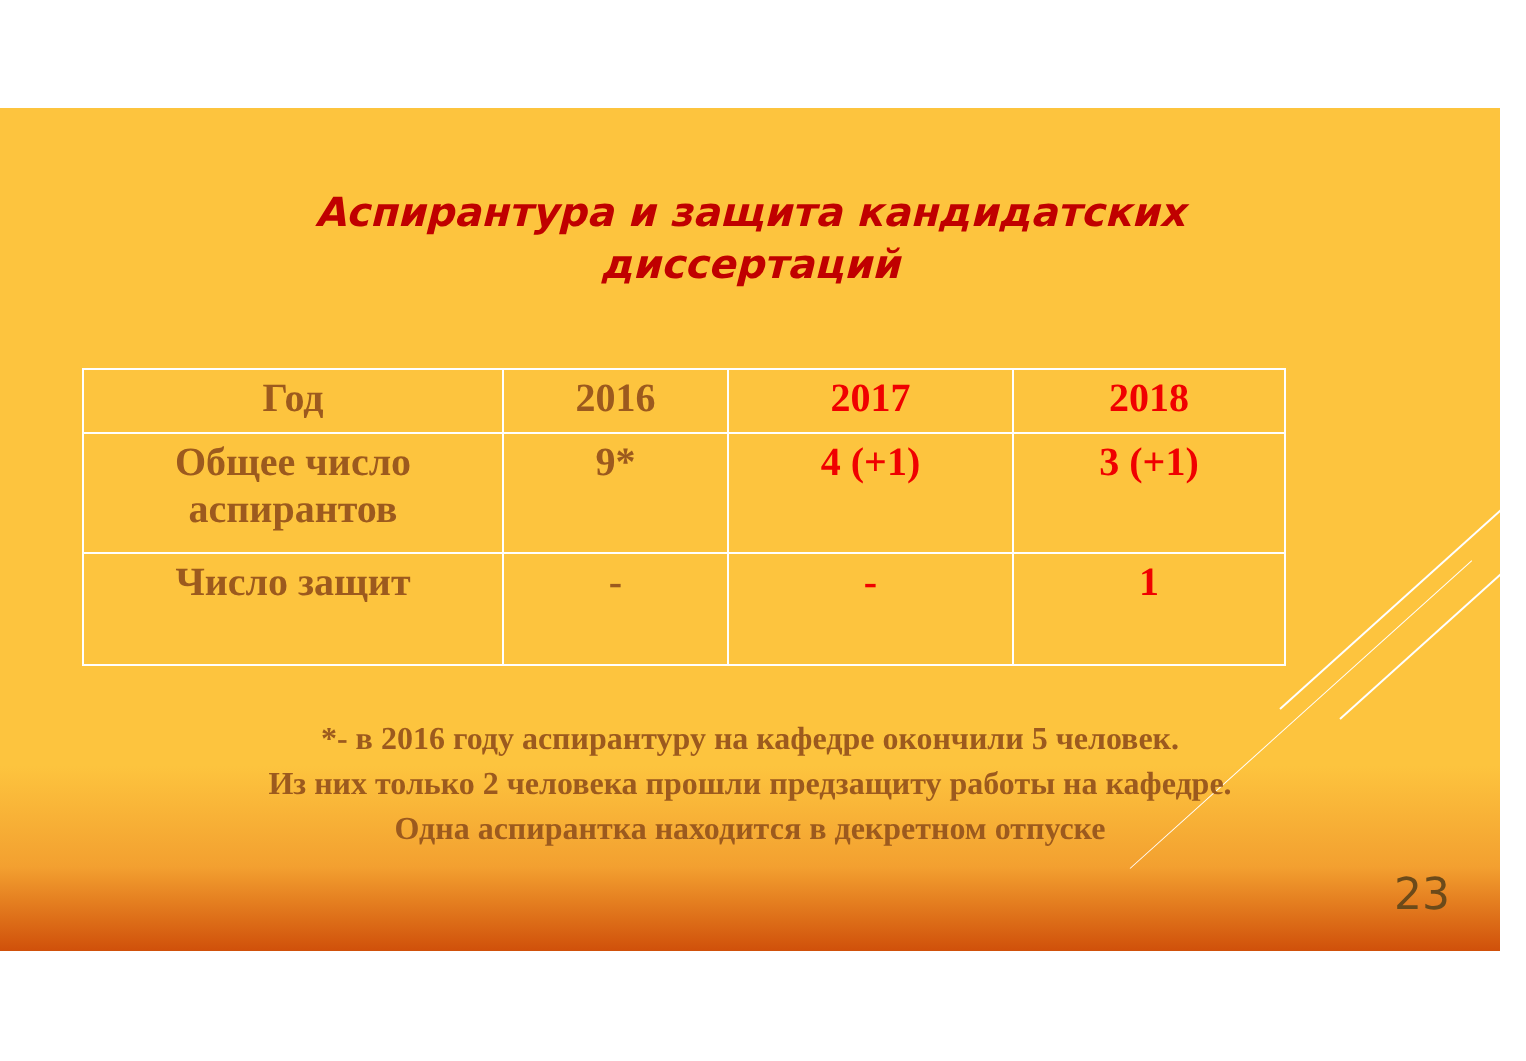Аспирантура и защита кандидатских
диссертаций
| Год | 2016 | 2017 | 2018 |
| Общее число аспирантов | 9* | 4 (+1) | 3 (+1) |
| Число защит | - | - | 1 |
*- в 2016 году аспирантуру на кафедре окончили 5 человек.
Из них только 2 человека прошли предзащиту работы на кафедре.
Одна аспирантка находится в декретном отпуске
23